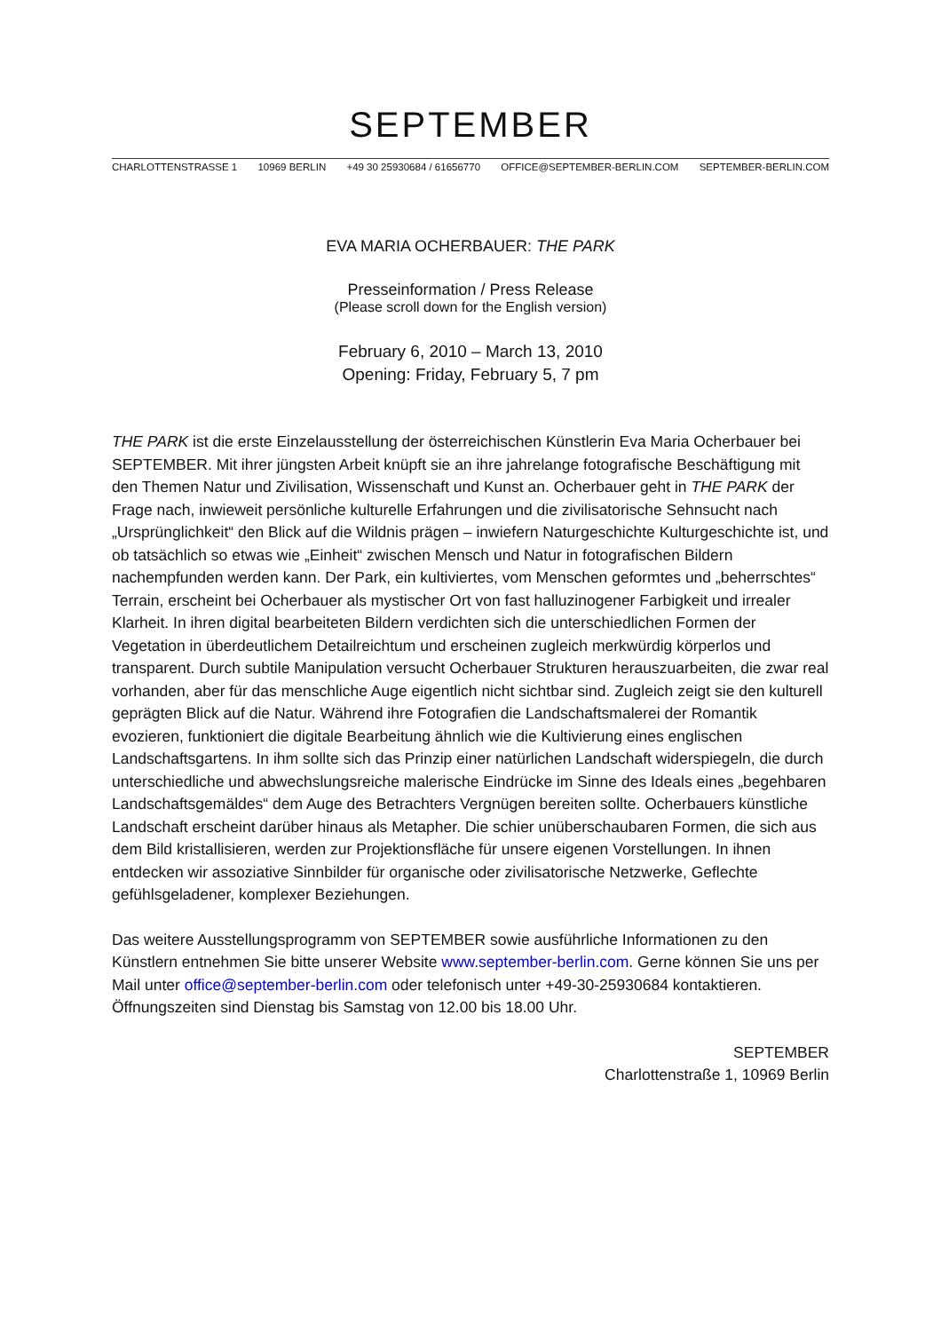SEPTEMBER
CHARLOTTENSTRASSE 1 10969 BERLIN +49 30 25930684 / 61656770 OFFICE@SEPTEMBER-BERLIN.COM SEPTEMBER-BERLIN.COM
EVA MARIA OCHERBAUER: THE PARK
Presseinformation / Press Release
(Please scroll down for the English version)
February 6, 2010 – March 13, 2010
Opening: Friday, February 5, 7 pm
THE PARK ist die erste Einzelausstellung der österreichischen Künstlerin Eva Maria Ocherbauer bei SEPTEMBER. Mit ihrer jüngsten Arbeit knüpft sie an ihre jahrelange fotografische Beschäftigung mit den Themen Natur und Zivilisation, Wissenschaft und Kunst an. Ocherbauer geht in THE PARK der Frage nach, inwieweit persönliche kulturelle Erfahrungen und die zivilisatorische Sehnsucht nach „Ursprünglichkeit“ den Blick auf die Wildnis prägen – inwiefern Naturgeschichte Kulturgeschichte ist, und ob tatsächlich so etwas wie „Einheit“ zwischen Mensch und Natur in fotografischen Bildern nachempfunden werden kann. Der Park, ein kultiviertes, vom Menschen geformtes und „beherrschtes“ Terrain, erscheint bei Ocherbauer als mystischer Ort von fast halluzinogener Farbigkeit und irrealer Klarheit. In ihren digital bearbeiteten Bildern verdichten sich die unterschiedlichen Formen der Vegetation in überdeutlichem Detailreichtum und erscheinen zugleich merkwürdig körperlos und transparent. Durch subtile Manipulation versucht Ocherbauer Strukturen herauszuarbeiten, die zwar real vorhanden, aber für das menschliche Auge eigentlich nicht sichtbar sind. Zugleich zeigt sie den kulturell geprägten Blick auf die Natur. Während ihre Fotografien die Landschaftsmalerei der Romantik evozieren, funktioniert die digitale Bearbeitung ähnlich wie die Kultivierung eines englischen Landschaftsgartens. In ihm sollte sich das Prinzip einer natürlichen Landschaft widerspiegeln, die durch unterschiedliche und abwechslungsreiche malerische Eindrücke im Sinne des Ideals eines „begehbaren Landschaftsgemäldes“ dem Auge des Betrachters Vergnügen bereiten sollte. Ocherbauers künstliche Landschaft erscheint darüber hinaus als Metapher. Die schier unüberschaubaren Formen, die sich aus dem Bild kristallisieren, werden zur Projektionsfläche für unsere eigenen Vorstellungen. In ihnen entdecken wir assoziative Sinnbilder für organische oder zivilisatorische Netzwerke, Geflechte gefühlsgeladener, komplexer Beziehungen.
Das weitere Ausstellungsprogramm von SEPTEMBER sowie ausführliche Informationen zu den Künstlern entnehmen Sie bitte unserer Website www.september-berlin.com. Gerne können Sie uns per Mail unter office@september-berlin.com oder telefonisch unter +49-30-25930684 kontaktieren. Öffnungszeiten sind Dienstag bis Samstag von 12.00 bis 18.00 Uhr.
SEPTEMBER
Charlottenstraße 1, 10969 Berlin